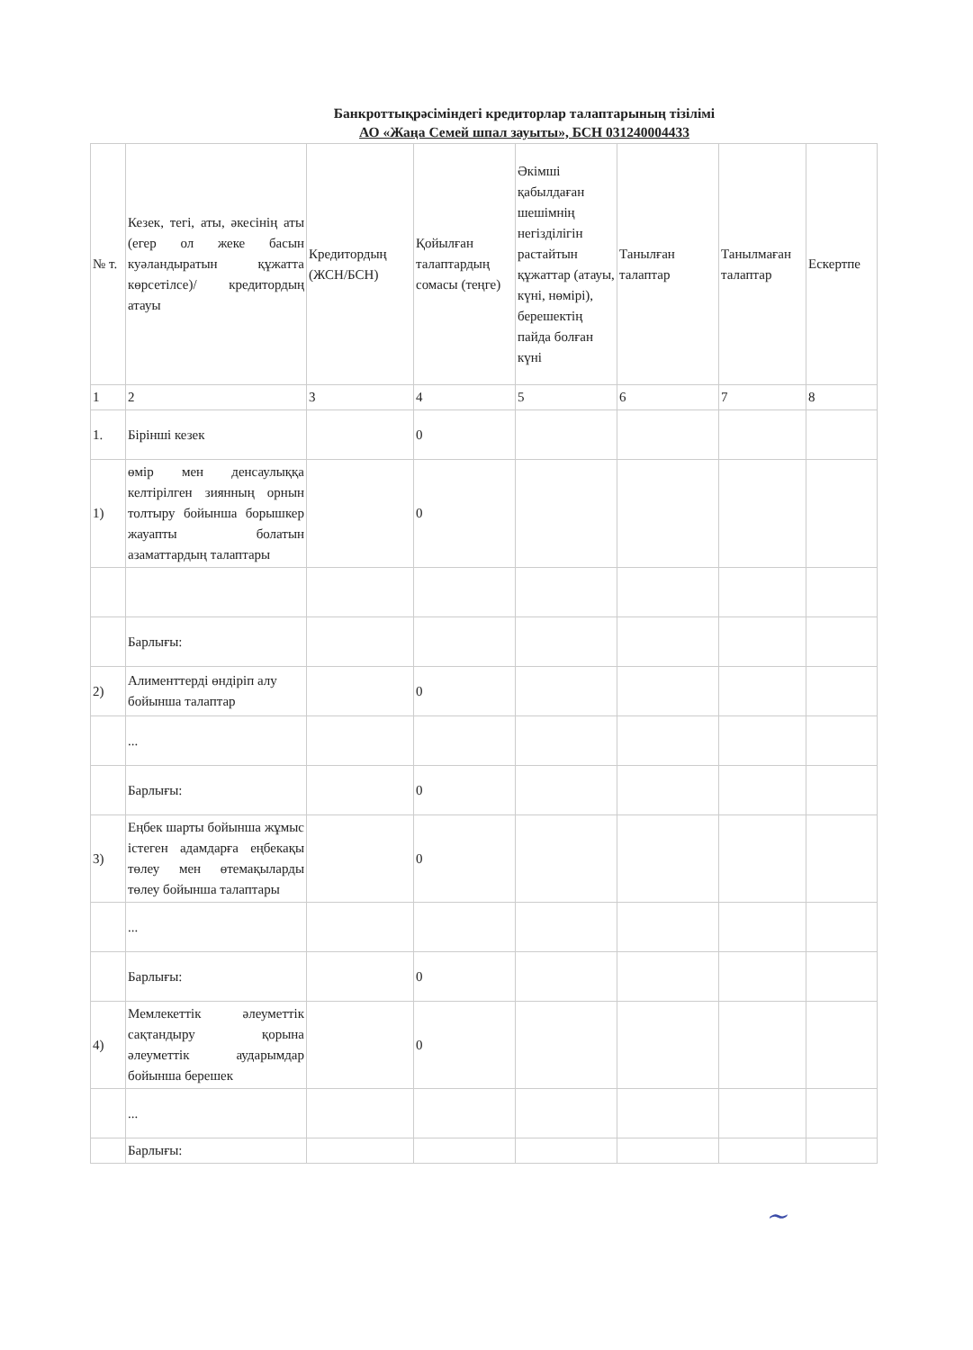Банкроттықрәсіміндегі кредиторлар талаптарының тізілімі
АО «Жаңа Семей шпал зауыты», БСН 031240004433
| № т. | Кезек, тегі, аты, әкесінің аты (егер ол жеке басын куәландыратын құжатта көрсетілсе)/ кредитордың атауы | Кредитордың (ЖСН/БСН) | Қойылған талаптардың сомасы (теңге) | Әкімші қабылдаған шешімнің негізділігін растайтын құжаттар (атауы, күні, нөмірі), берешектің пайда болған күні | Танылған талаптар | Танылмаған талаптар | Ескертпе |
| 1 | 2 | 3 | 4 | 5 | 6 | 7 | 8 |
| 1. | Бірінші кезек | | 0 | | | | |
| 1) | өмір мен денсаулыққа келтірілген зиянның орнын толтыру бойынша борышкер жауапты болатын азаматтардың талаптары | | 0 | | | | |
| | Барлығы: | | | | | | |
| 2) | Алименттерді өндіріп алу бойынша талаптар | | 0 | | | | |
| | ... | | | | | | |
| | Барлығы: | | 0 | | | | |
| 3) | Еңбек шарты бойынша жұмыс істеген адамдарға еңбекақы төлеу мен өтемақыларды төлеу бойынша талаптары | | 0 | | | | |
| | ... | | | | | | |
| | Барлығы: | | 0 | | | | |
| 4) | Мемлекеттік әлеуметтік сақтандыру қорына әлеуметтік аударымдар бойынша берешек | | 0 | | | | |
| | ... | | | | | | |
| | Барлығы: | | | | | | |
~